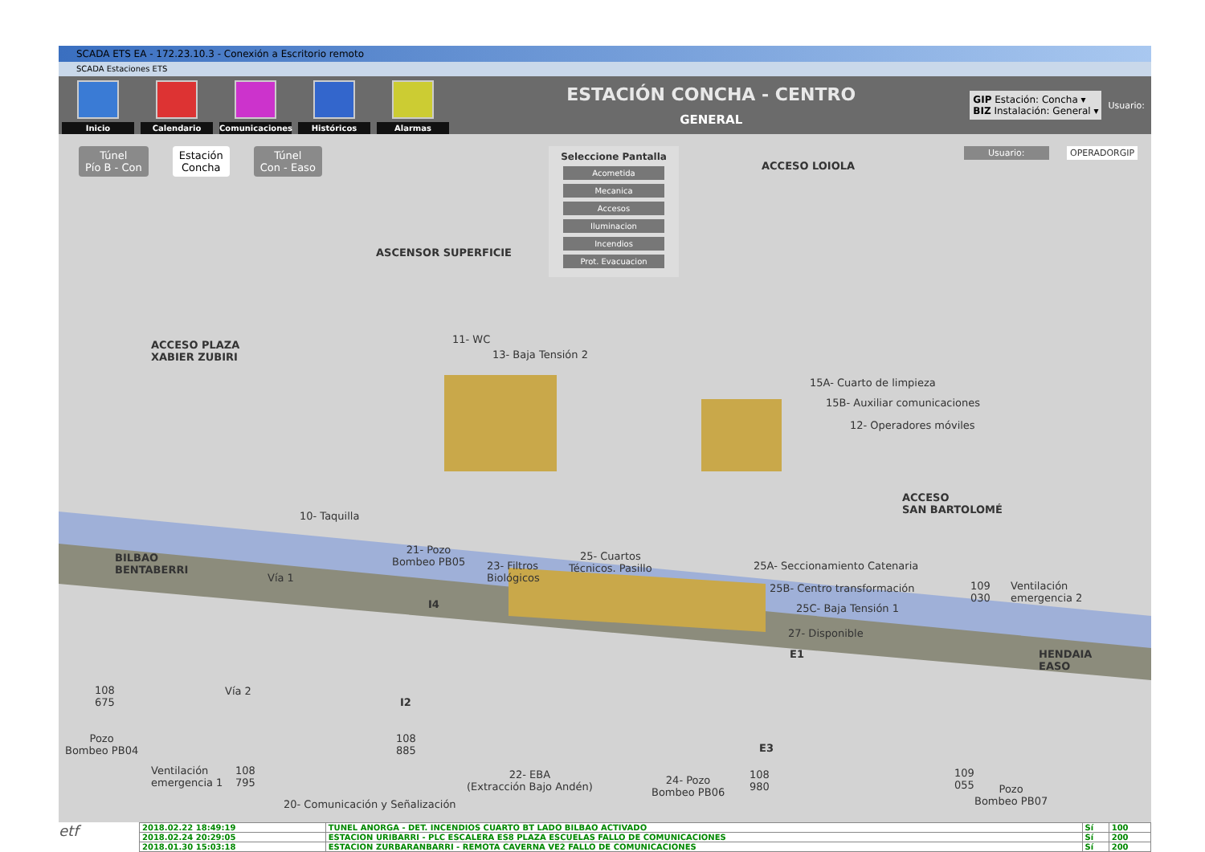SCADA ETS EA - 172.23.10.3 - Conexión a Escritorio remoto
SCADA Estaciones ETS
Inicio
Calendario
Comunicaciones
Históricos
Alarmas
ESTACIÓN CONCHA - CENTRO
GENERAL
GIP Estación: Concha ▾
BIZ Instalación: General ▾
Usuario:
Túnel
Pío B - Con
Estación
Concha
Túnel
Con - Easo
Seleccione Pantalla
Acometida
Mecanica
Accesos
Iluminacion
Incendios
Prot. Evacuacion
Usuario: OPERADORGIP
ACCESO LOIOLA
ASCENSOR SUPERFICIE
ACCESO PLAZA
XABIER ZUBIRI
11- WC
13- Baja Tensión 2
15A- Cuarto de limpieza
15B- Auxiliar comunicaciones
12- Operadores móviles
10- Taquilla
ACCESO
SAN BARTOLOMÉ
BILBAO
BENTABERRI
21- Pozo
Bombeo PB05
23- Filtros
Biológicos
25- Cuartos
Técnicos. Pasillo
25A- Seccionamiento Catenaria
25B- Centro transformación
25C- Baja Tensión 1
27- Disponible
Vía 1
Vía 2
I4
I2
E1
E3
109
030
Ventilación
emergencia 2
HENDAIA
EASO
108
675
Pozo
Bombeo PB04
108
885
Ventilación
emergencia 1
108
795
20- Comunicación y Señalización
22- EBA
(Extracción Bajo Andén)
24- Pozo
Bombeo PB06
108
980
109
055
Pozo
Bombeo PB07
etf
| 2018.02.22 18:49:19 | TUNEL ANORGA - DET. INCENDIOS CUARTO BT LADO BILBAO ACTIVADO | Sí | 100 |
| 2018.02.24 20:29:05 | ESTACION URIBARRI - PLC ESCALERA ES8 PLAZA ESCUELAS FALLO DE COMUNICACIONES | Sí | 200 |
| 2018.01.30 15:03:18 | ESTACION ZURBARANBARRI - REMOTA CAVERNA VE2 FALLO DE COMUNICACIONES | Sí | 200 |